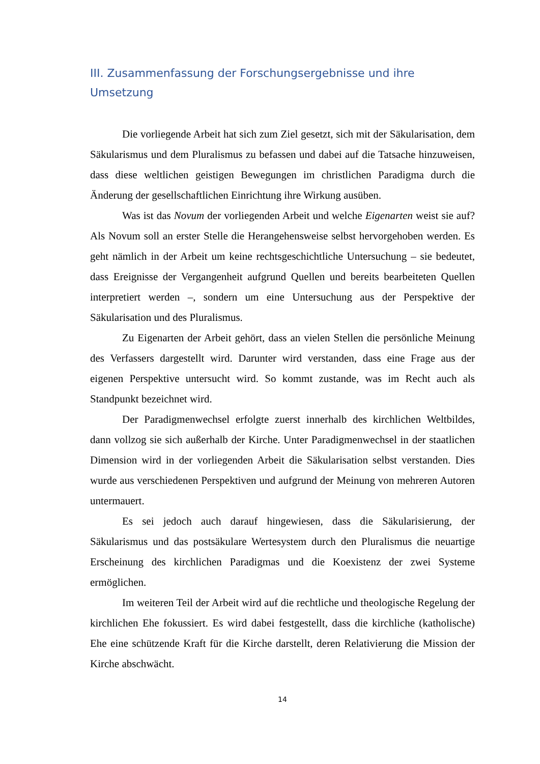III. Zusammenfassung der Forschungsergebnisse und ihre Umsetzung
Die vorliegende Arbeit hat sich zum Ziel gesetzt, sich mit der Säkularisation, dem Säkularismus und dem Pluralismus zu befassen und dabei auf die Tatsache hinzuweisen, dass diese weltlichen geistigen Bewegungen im christlichen Paradigma durch die Änderung der gesellschaftlichen Einrichtung ihre Wirkung ausüben.
Was ist das Novum der vorliegenden Arbeit und welche Eigenarten weist sie auf? Als Novum soll an erster Stelle die Herangehensweise selbst hervorgehoben werden. Es geht nämlich in der Arbeit um keine rechtsgeschichtliche Untersuchung – sie bedeutet, dass Ereignisse der Vergangenheit aufgrund Quellen und bereits bearbeiteten Quellen interpretiert werden –, sondern um eine Untersuchung aus der Perspektive der Säkularisation und des Pluralismus.
Zu Eigenarten der Arbeit gehört, dass an vielen Stellen die persönliche Meinung des Verfassers dargestellt wird. Darunter wird verstanden, dass eine Frage aus der eigenen Perspektive untersucht wird. So kommt zustande, was im Recht auch als Standpunkt bezeichnet wird.
Der Paradigmenwechsel erfolgte zuerst innerhalb des kirchlichen Weltbildes, dann vollzog sie sich außerhalb der Kirche. Unter Paradigmenwechsel in der staatlichen Dimension wird in der vorliegenden Arbeit die Säkularisation selbst verstanden. Dies wurde aus verschiedenen Perspektiven und aufgrund der Meinung von mehreren Autoren untermauert.
Es sei jedoch auch darauf hingewiesen, dass die Säkularisierung, der Säkularismus und das postsäkulare Wertesystem durch den Pluralismus die neuartige Erscheinung des kirchlichen Paradigmas und die Koexistenz der zwei Systeme ermöglichen.
Im weiteren Teil der Arbeit wird auf die rechtliche und theologische Regelung der kirchlichen Ehe fokussiert. Es wird dabei festgestellt, dass die kirchliche (katholische) Ehe eine schützende Kraft für die Kirche darstellt, deren Relativierung die Mission der Kirche abschwächt.
14